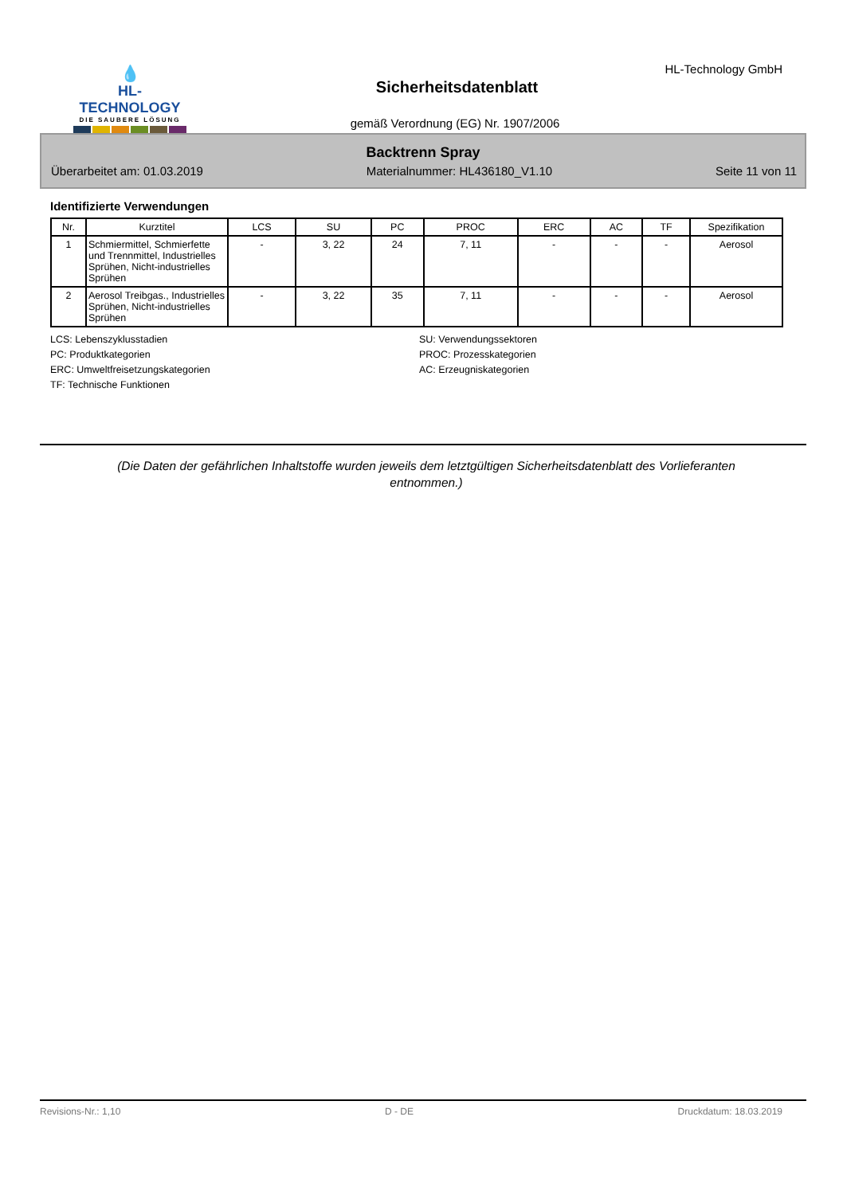💧
HL-TECHNOLOGY
DIE SAUBERE LÖSUNG
HL-Technology GmbH
Sicherheitsdatenblatt
gemäß Verordnung (EG) Nr. 1907/2006
Backtrenn Spray
Überarbeitet am: 01.03.2019 Materialnummer: HL436180_V1.10 Seite 11 von 11
Identifizierte Verwendungen
| Nr. | Kurztitel | LCS | SU | PC | PROC | ERC | AC | TF | Spezifikation |
| --- | --- | --- | --- | --- | --- | --- | --- | --- | --- |
| 1 | Schmiermittel, Schmierfette und Trennmittel, Industrielles Sprühen, Nicht-industrielles Sprühen | - | 3, 22 | 24 | 7, 11 | - | - | - | Aerosol |
| 2 | Aerosol Treibgas., Industrielles Sprühen, Nicht-industrielles Sprühen | - | 3, 22 | 35 | 7, 11 | - | - | - | Aerosol |
LCS: Lebenszyklusstadien
SU: Verwendungssektoren
PC: Produktkategorien
PROC: Prozesskategorien
ERC: Umweltfreisetzungskategorien
AC: Erzeugniskategorien
TF: Technische Funktionen
(Die Daten der gefährlichen Inhaltstoffe wurden jeweils dem letztgültigen Sicherheitsdatenblatt des Vorlieferanten entnommen.)
Revisions-Nr.: 1,10 D - DE Druckdatum: 18.03.2019